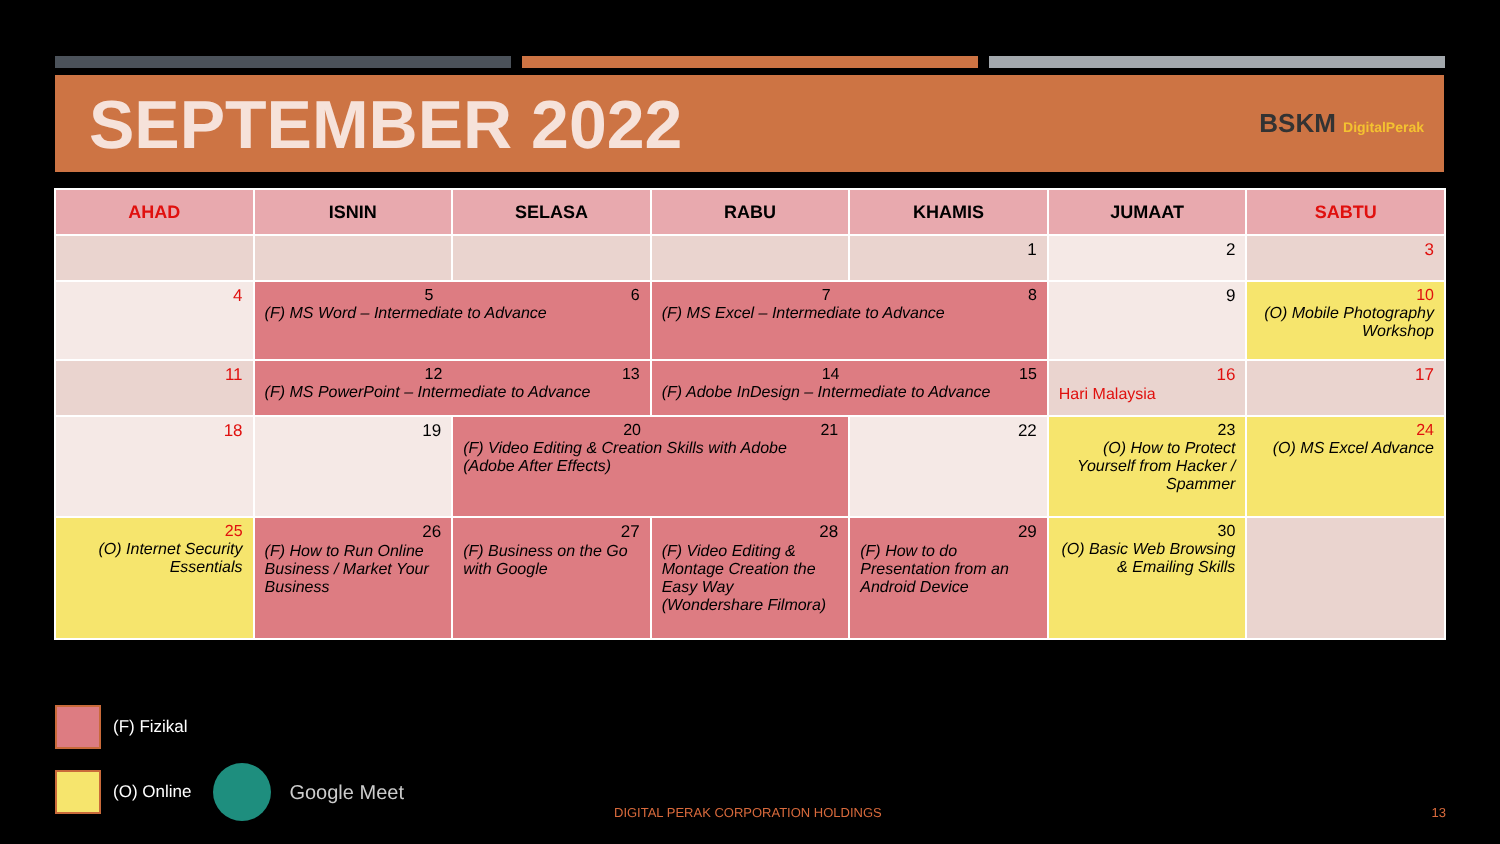SEPTEMBER 2022
BSKM DigitalPerak
| AHAD | ISNIN | SELASA | RABU | KHAMIS | JUMAAT | SABTU |
| --- | --- | --- | --- | --- | --- | --- |
| | | | | 1 | 2 | 3 |
| 4 | 5 6 (F) MS Word – Intermediate to Advance | | 7 8 (F) MS Excel – Intermediate to Advance | | 9 | 10 (O) Mobile Photography Workshop |
| 11 | 12 13 (F) MS PowerPoint – Intermediate to Advance | | 14 15 (F) Adobe InDesign – Intermediate to Advance | | 16 Hari Malaysia | 17 |
| 18 | 19 | 20 21 (F) Video Editing & Creation Skills with Adobe (Adobe After Effects) | | 22 | 23 (O) How to Protect Yourself from Hacker / Spammer | 24 (O) MS Excel Advance |
| 25 (O) Internet Security Essentials | 26 (F) How to Run Online Business / Market Your Business | 27 (F) Business on the Go with Google | 28 (F) Video Editing & Montage Creation the Easy Way (Wondershare Filmora) | 29 (F) How to do Presentation from an Android Device | 30 (O) Basic Web Browsing & Emailing Skills | |
(F) Fizikal
(O) Online Google Meet
DIGITAL PERAK CORPORATION HOLDINGS
13